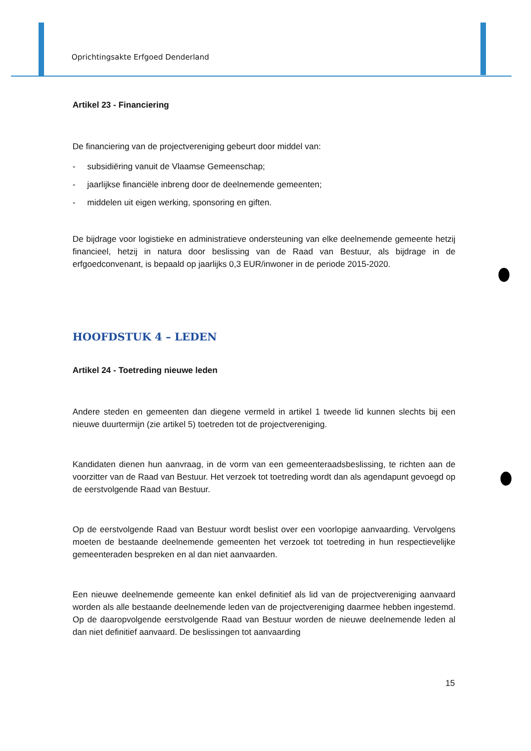Oprichtingsakte Erfgoed Denderland
Artikel 23 - Financiering
De financiering van de projectvereniging gebeurt door middel van:
- subsidiëring vanuit de Vlaamse Gemeenschap;
- jaarlijkse financiële inbreng door de deelnemende gemeenten;
- middelen uit eigen werking, sponsoring en giften.
De bijdrage voor logistieke en administratieve ondersteuning van elke deelnemende gemeente hetzij financieel, hetzij in natura door beslissing van de Raad van Bestuur, als bijdrage in de erfgoedconvenant, is bepaald op jaarlijks 0,3 EUR/inwoner in de periode 2015-2020.
HOOFDSTUK 4 – LEDEN
Artikel 24 - Toetreding nieuwe leden
Andere steden en gemeenten dan diegene vermeld in artikel 1 tweede lid kunnen slechts bij een nieuwe duurtermijn (zie artikel 5) toetreden tot de projectvereniging.
Kandidaten dienen hun aanvraag, in de vorm van een gemeenteraadsbeslissing, te richten aan de voorzitter van de Raad van Bestuur. Het verzoek tot toetreding wordt dan als agendapunt gevoegd op de eerstvolgende Raad van Bestuur.
Op de eerstvolgende Raad van Bestuur wordt beslist over een voorlopige aanvaarding. Vervolgens moeten de bestaande deelnemende gemeenten het verzoek tot toetreding in hun respectievelijke gemeenteraden bespreken en al dan niet aanvaarden.
Een nieuwe deelnemende gemeente kan enkel definitief als lid van de projectvereniging aanvaard worden als alle bestaande deelnemende leden van de projectvereniging daarmee hebben ingestemd. Op de daaropvolgende eerstvolgende Raad van Bestuur worden de nieuwe deelnemende leden al dan niet definitief aanvaard. De beslissingen tot aanvaarding
15